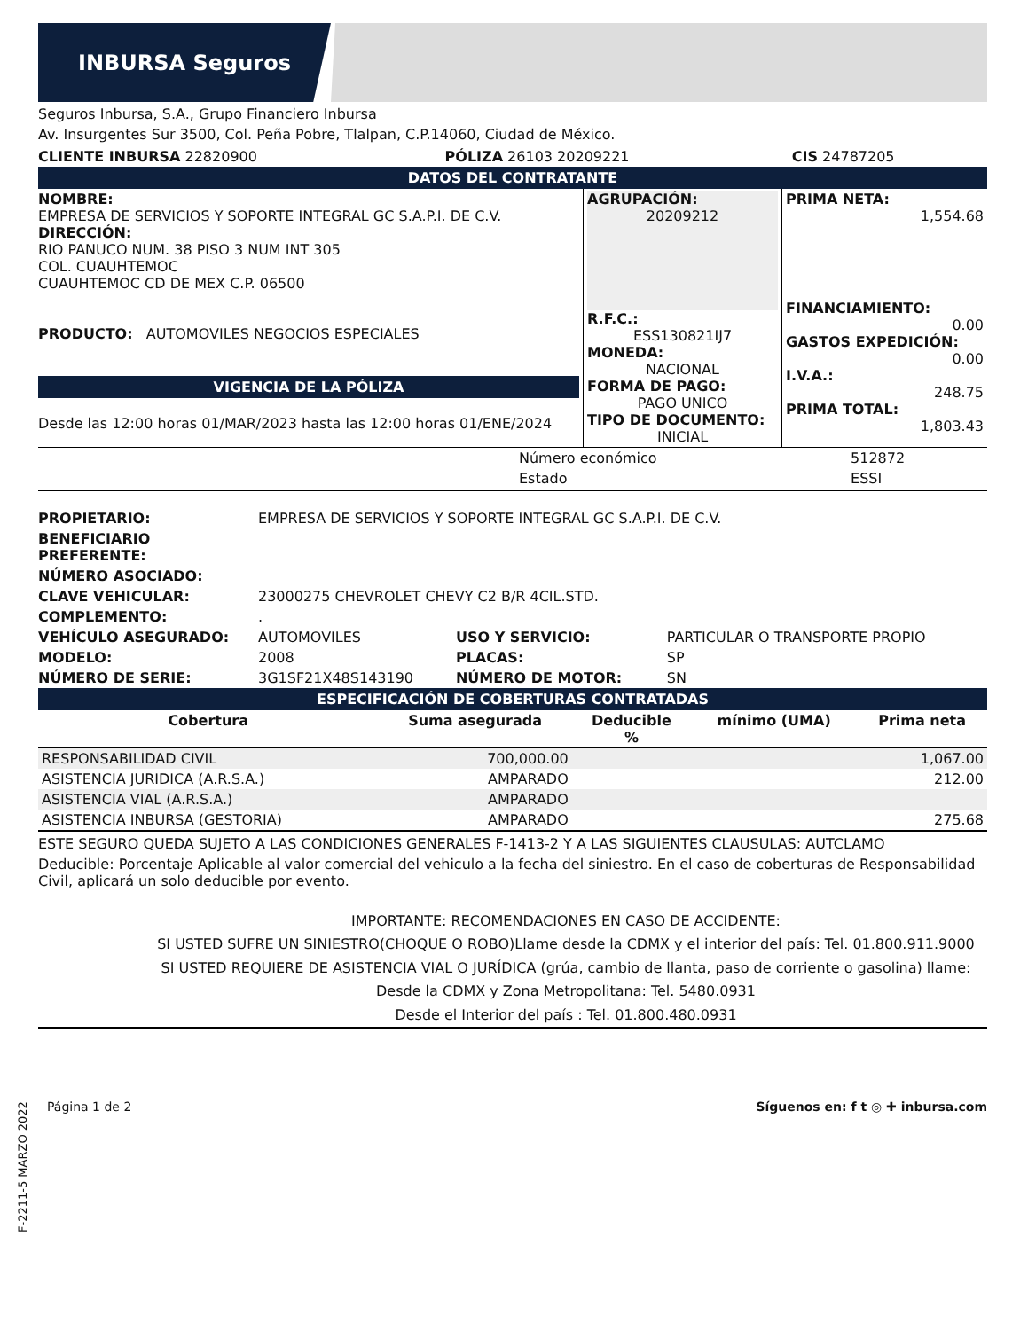INBURSA Seguros
Seguros Inbursa, S.A., Grupo Financiero Inbursa
Av. Insurgentes Sur 3500, Col. Peña Pobre, Tlalpan, C.P.14060, Ciudad de México.
| CLIENTE INBURSA 22820900 | PÓLIZA 26103 20209221 | CIS 24787205 |
DATOS DEL CONTRATANTE
| NOMBRE: EMPRESA DE SERVICIOS Y SOPORTE INTEGRAL GC S.A.P.I. DE C.V. DIRECCIÓN: RIO PANUCO NUM. 38 PISO 3 NUM INT 305 COL. CUAUHTEMOC CUAUHTEMOC CD DE MEX C.P. 06500 PRODUCTO: AUTOMOVILES NEGOCIOS ESPECIALES VIGENCIA DE LA PÓLIZA Desde las 12:00 horas 01/MAR/2023 hasta las 12:00 horas 01/ENE/2024 | AGRUPACIÓN: 20209212 R.F.C.: ESS130821IJ7 MONEDA: NACIONAL FORMA DE PAGO: PAGO UNICO TIPO DE DOCUMENTO: INICIAL | PRIMA NETA: 1,554.68 FINANCIAMIENTO: 0.00 GASTOS EXPEDICIÓN: 0.00 I.V.A.: 248.75 PRIMA TOTAL: 1,803.43 |
| | Número económico | 512872 |
| | Estado | ESSI |
| PROPIETARIO: | EMPRESA DE SERVICIOS Y SOPORTE INTEGRAL GC S.A.P.I. DE C.V. | | |
| BENEFICIARIO PREFERENTE: | | | |
| NÚMERO ASOCIADO: | | | |
| CLAVE VEHICULAR: | 23000275 CHEVROLET CHEVY C2 B/R 4CIL.STD. | | |
| COMPLEMENTO: | . | | |
| VEHÍCULO ASEGURADO: | AUTOMOVILES | USO Y SERVICIO: | PARTICULAR O TRANSPORTE PROPIO |
| MODELO: | 2008 | PLACAS: | SP |
| NÚMERO DE SERIE: | 3G1SF21X48S143190 | NÚMERO DE MOTOR: | SN |
ESPECIFICACIÓN DE COBERTURAS CONTRATADAS
| Cobertura | Suma asegurada | Deducible % | mínimo (UMA) | Prima neta |
| --- | --- | --- | --- | --- |
| RESPONSABILIDAD CIVIL | 700,000.00 | | | 1,067.00 |
| ASISTENCIA JURIDICA (A.R.S.A.) | AMPARADO | | | 212.00 |
| ASISTENCIA VIAL (A.R.S.A.) | AMPARADO | | | |
| ASISTENCIA INBURSA (GESTORIA) | AMPARADO | | | 275.68 |
ESTE SEGURO QUEDA SUJETO A LAS CONDICIONES GENERALES F-1413-2 Y A LAS SIGUIENTES CLAUSULAS: AUTCLAMO
Deducible: Porcentaje Aplicable al valor comercial del vehiculo a la fecha del siniestro. En el caso de coberturas de Responsabilidad Civil, aplicará un solo deducible por evento.
IMPORTANTE: RECOMENDACIONES EN CASO DE ACCIDENTE:
SI USTED SUFRE UN SINIESTRO(CHOQUE O ROBO)Llame desde la CDMX y el interior del país: Tel. 01.800.911.9000
SI USTED REQUIERE DE ASISTENCIA VIAL O JURÍDICA (grúa, cambio de llanta, paso de corriente o gasolina) llame:
Desde la CDMX y Zona Metropolitana: Tel. 5480.0931
Desde el Interior del país : Tel. 01.800.480.0931
Página 1 de 2 Síguenos en: f t ◎ ✚ inbursa.com
F-2211-5 MARZO 2022